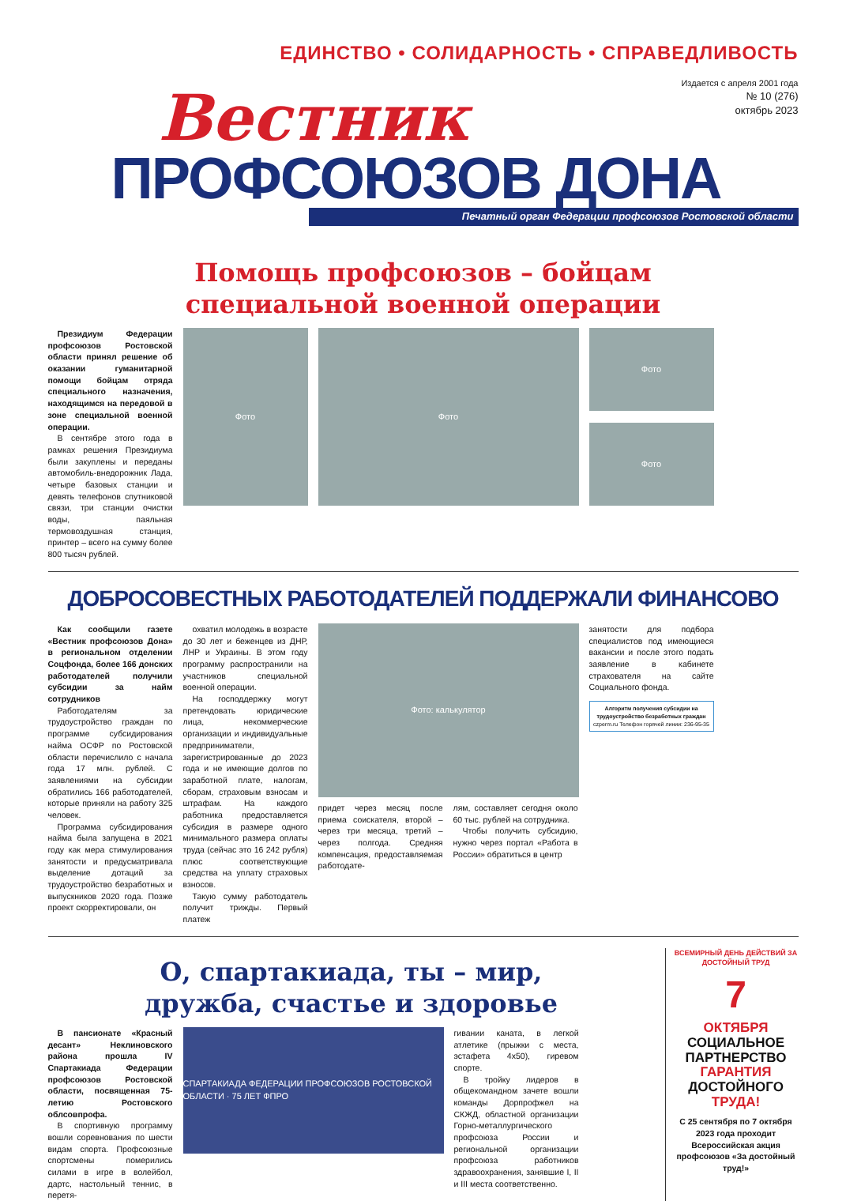ЕДИНСТВО • СОЛИДАРНОСТЬ • СПРАВЕДЛИВОСТЬ
Издается с апреля 2001 года
№ 10 (276)
октябрь 2023
Вестник
ПРОФСОЮЗОВ ДОНА
Печатный орган Федерации профсоюзов Ростовской области
Помощь профсоюзов – бойцам
специальной военной операции
Президиум Федерации профсоюзов Ростовской области принял решение об оказании гуманитарной помощи бойцам отряда специального назначения, находящимся на передовой в зоне специальной военной операции.
В сентябре этого года в рамках решения Президиума были закуплены и переданы автомобиль-внедорожник Лада, четыре базовых станции и девять телефонов спутниковой связи, три станции очистки воды, паяльная термовоздушная станция, принтер – всего на сумму более 800 тысяч рублей.
Фото Фото
Фото
Фото
ДОБРОСОВЕСТНЫХ РАБОТОДАТЕЛЕЙ ПОДДЕРЖАЛИ ФИНАНСОВО
Как сообщили газете «Вестник профсоюзов Дона» в региональном отделении Соцфонда, более 166 донских работодателей получили субсидии за найм сотрудников
Работодателям за трудоустройство граждан по программе субсидирования найма ОСФР по Ростовской области перечислило с начала года 17 млн. рублей. С заявлениями на субсидии обратились 166 работодателей, которые приняли на работу 325 человек.
Программа субсидирования найма была запущена в 2021 году как мера стимулирования занятости и предусматривала выделение дотаций за трудоустройство безработных и выпускников 2020 года. Позже проект скорректировали, он
охватил молодежь в возрасте до 30 лет и беженцев из ДНР, ЛНР и Украины. В этом году программу распространили на участников специальной военной операции.
На господдержку могут претендовать юридические лица, некоммерческие организации и индивидуальные предприниматели, зарегистрированные до 2023 года и не имеющие долгов по заработной плате, налогам, сборам, страховым взносам и штрафам. На каждого работника предоставляется субсидия в размере одного минимального размера оплаты труда (сейчас это 16 242 рубля) плюс соответствующие средства на уплату страховых взносов.
Такую сумму работодатель получит трижды. Первый платеж
Фото: калькулятор
придет через месяц после приема соискателя, второй – через три месяца, третий – через полгода. Средняя компенсация, предоставляемая работодате-
лям, составляет сегодня около 60 тыс. рублей на сотрудника.
Чтобы получить субсидию, нужно через портал «Работа в России» обратиться в центр
занятости для подбора специалистов под имеющиеся вакансии и после этого подать заявление в кабинете страхователя на сайте Социального фонда.
Алгоритм получения субсидии на трудоустройство безработных граждан
czperm.ru Телефон горячей линии: 236-95-35
О, спартакиада, ты – мир,
дружба, счастье и здоровье
В пансионате «Красный десант» Неклиновского района прошла IV Спартакиада Федерации профсоюзов Ростовской области, посвященная 75-летию Ростовского облсовпрофа.
В спортивную программу вошли соревнования по шести видам спорта. Профсоюзные спортсмены померились силами в игре в волейбол, дартс, настольный теннис, в перетя-
СПАРТАКИАДА ФЕДЕРАЦИИ ПРОФСОЮЗОВ РОСТОВСКОЙ ОБЛАСТИ · 75 ЛЕТ ФПРО
гивании каната, в легкой атлетике (прыжки с места, эстафета 4х50), гиревом спорте.
В тройку лидеров в общекомандном зачете вошли команды Дорпрофжел на СКЖД, областной организации Горно-металлургического профсоюза России и региональной организации профсоюза работников здравоохранения, занявшие I, II и III места соответственно.
ВСЕМИРНЫЙ ДЕНЬ ДЕЙСТВИЙ ЗА ДОСТОЙНЫЙ ТРУД
7
ОКТЯБРЯ
СОЦИАЛЬНОЕ ПАРТНЕРСТВО
ГАРАНТИЯ
ДОСТОЙНОГО
ТРУДА!
С 25 сентября по 7 октября 2023 года проходит Всероссийская акция профсоюзов «За достойный труд!»